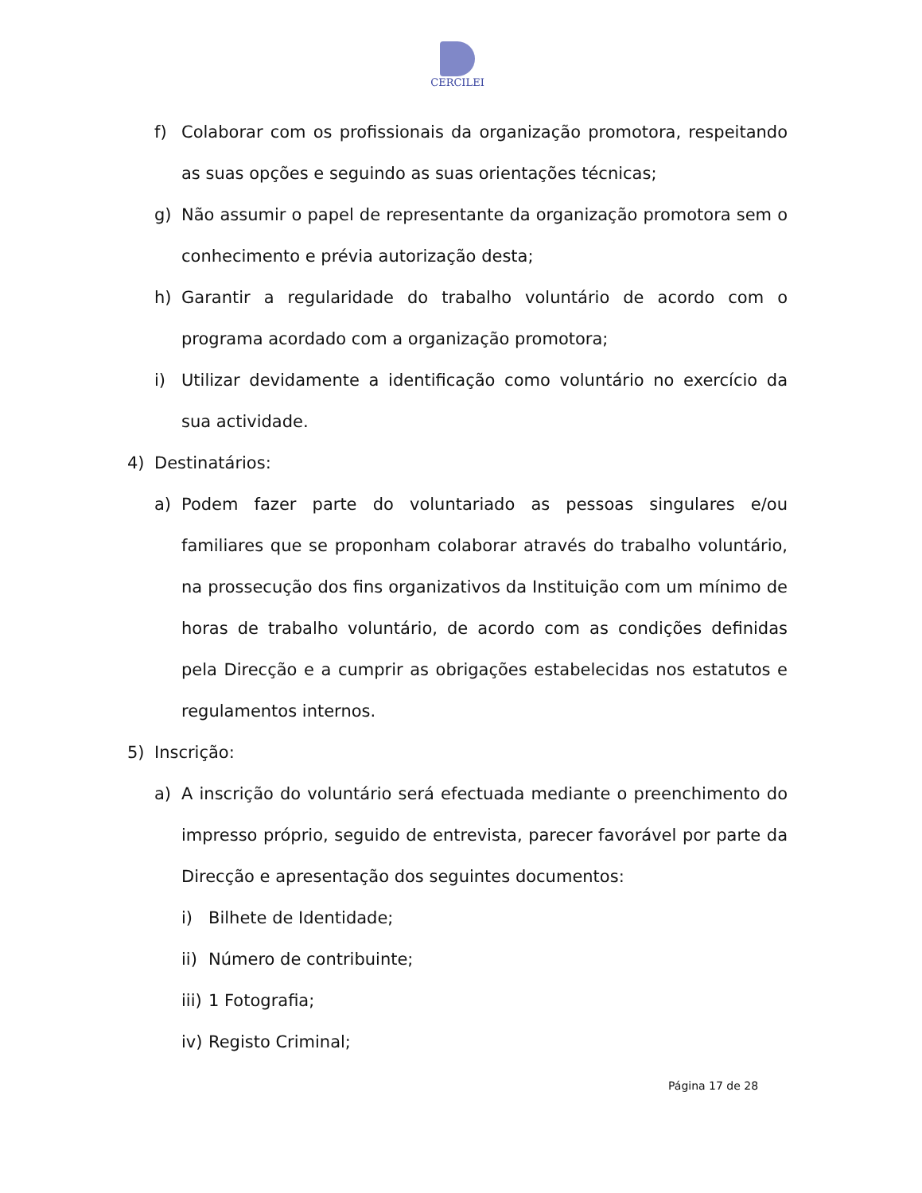CERCILEI
f) Colaborar com os profissionais da organização promotora, respeitando as suas opções e seguindo as suas orientações técnicas;
g) Não assumir o papel de representante da organização promotora sem o conhecimento e prévia autorização desta;
h) Garantir a regularidade do trabalho voluntário de acordo com o programa acordado com a organização promotora;
i) Utilizar devidamente a identificação como voluntário no exercício da sua actividade.
4) Destinatários:
a) Podem fazer parte do voluntariado as pessoas singulares e/ou familiares que se proponham colaborar através do trabalho voluntário, na prossecução dos fins organizativos da Instituição com um mínimo de horas de trabalho voluntário, de acordo com as condições definidas pela Direcção e a cumprir as obrigações estabelecidas nos estatutos e regulamentos internos.
5) Inscrição:
a) A inscrição do voluntário será efectuada mediante o preenchimento do impresso próprio, seguido de entrevista, parecer favorável por parte da Direcção e apresentação dos seguintes documentos:
i) Bilhete de Identidade;
ii) Número de contribuinte;
iii) 1 Fotografia;
iv) Registo Criminal;
Página 17 de 28